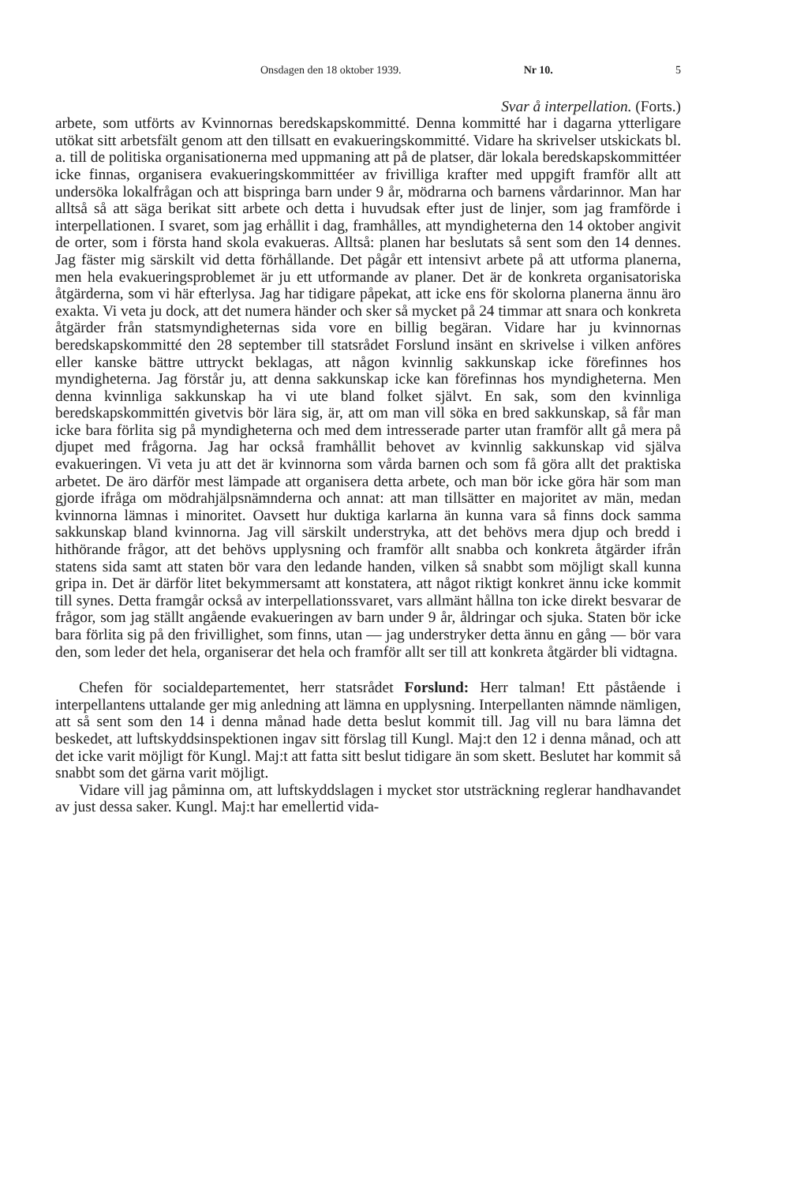Onsdagen den 18 oktober 1939. Nr 10. 5
Svar å interpellation. (Forts.)
arbete, som utförts av Kvinnornas beredskapskommitté. Denna kommitté har i dagarna ytterligare utökat sitt arbetsfält genom att den tillsatt en evakueringskommitté. Vidare ha skrivelser utskickats bl. a. till de politiska organisationerna med uppmaning att på de platser, där lokala beredskapskommittéer icke finnas, organisera evakueringskommittéer av frivilliga krafter med uppgift framför allt att undersöka lokalfrågan och att bispringa barn under 9 år, mödrarna och barnens vårdarinnor. Man har alltså så att säga berikat sitt arbete och detta i huvudsak efter just de linjer, som jag framförde i interpellationen. I svaret, som jag erhållit i dag, framhålles, att myndigheterna den 14 oktober angivit de orter, som i första hand skola evakueras. Alltså: planen har beslutats så sent som den 14 dennes. Jag fäster mig särskilt vid detta förhållande. Det pågår ett intensivt arbete på att utforma planerna, men hela evakueringsproblemet är ju ett utformande av planer. Det är de konkreta organisatoriska åtgärderna, som vi här efterlysa. Jag har tidigare påpekat, att icke ens för skolorna planerna ännu äro exakta. Vi veta ju dock, att det numera händer och sker så mycket på 24 timmar att snara och konkreta åtgärder från statsmyndigheternas sida vore en billig begäran. Vidare har ju kvinnornas beredskapskommitté den 28 september till statsrådet Forslund insänt en skrivelse i vilken anföres eller kanske bättre uttryckt beklagas, att någon kvinnlig sakkunskap icke förefinnes hos myndigheterna. Jag förstår ju, att denna sakkunskap icke kan förefinnas hos myndigheterna. Men denna kvinnliga sakkunskap ha vi ute bland folket självt. En sak, som den kvinnliga beredskapskommittén givetvis bör lära sig, är, att om man vill söka en bred sakkunskap, så får man icke bara förlita sig på myndigheterna och med dem intresserade parter utan framför allt gå mera på djupet med frågorna. Jag har också framhållit behovet av kvinnlig sakkunskap vid själva evakueringen. Vi veta ju att det är kvinnorna som vårda barnen och som få göra allt det praktiska arbetet. De äro därför mest lämpade att organisera detta arbete, och man bör icke göra här som man gjorde ifråga om mödrahjälpsnämnderna och annat: att man tillsätter en majoritet av män, medan kvinnorna lämnas i minoritet. Oavsett hur duktiga karlarna än kunna vara så finns dock samma sakkunskap bland kvinnorna. Jag vill särskilt understryka, att det behövs mera djup och bredd i hithörande frågor, att det behövs upplysning och framför allt snabba och konkreta åtgärder ifrån statens sida samt att staten bör vara den ledande handen, vilken så snabbt som möjligt skall kunna gripa in. Det är därför litet bekymmersamt att konstatera, att något riktigt konkret ännu icke kommit till synes. Detta framgår också av interpellationssvaret, vars allmänt hållna ton icke direkt besvarar de frågor, som jag ställt angående evakueringen av barn under 9 år, åldringar och sjuka. Staten bör icke bara förlita sig på den frivillighet, som finns, utan — jag understryker detta ännu en gång — bör vara den, som leder det hela, organiserar det hela och framför allt ser till att konkreta åtgärder bli vidtagna.
Chefen för socialdepartementet, herr statsrådet Forslund: Herr talman! Ett påstående i interpellantens uttalande ger mig anledning att lämna en upplysning. Interpellanten nämnde nämligen, att så sent som den 14 i denna månad hade detta beslut kommit till. Jag vill nu bara lämna det beskedet, att luftskyddsinspektionen ingav sitt förslag till Kungl. Maj:t den 12 i denna månad, och att det icke varit möjligt för Kungl. Maj:t att fatta sitt beslut tidigare än som skett. Beslutet har kommit så snabbt som det gärna varit möjligt.
Vidare vill jag påminna om, att luftskyddslagen i mycket stor utsträckning reglerar handhavandet av just dessa saker. Kungl. Maj:t har emellertid vida-